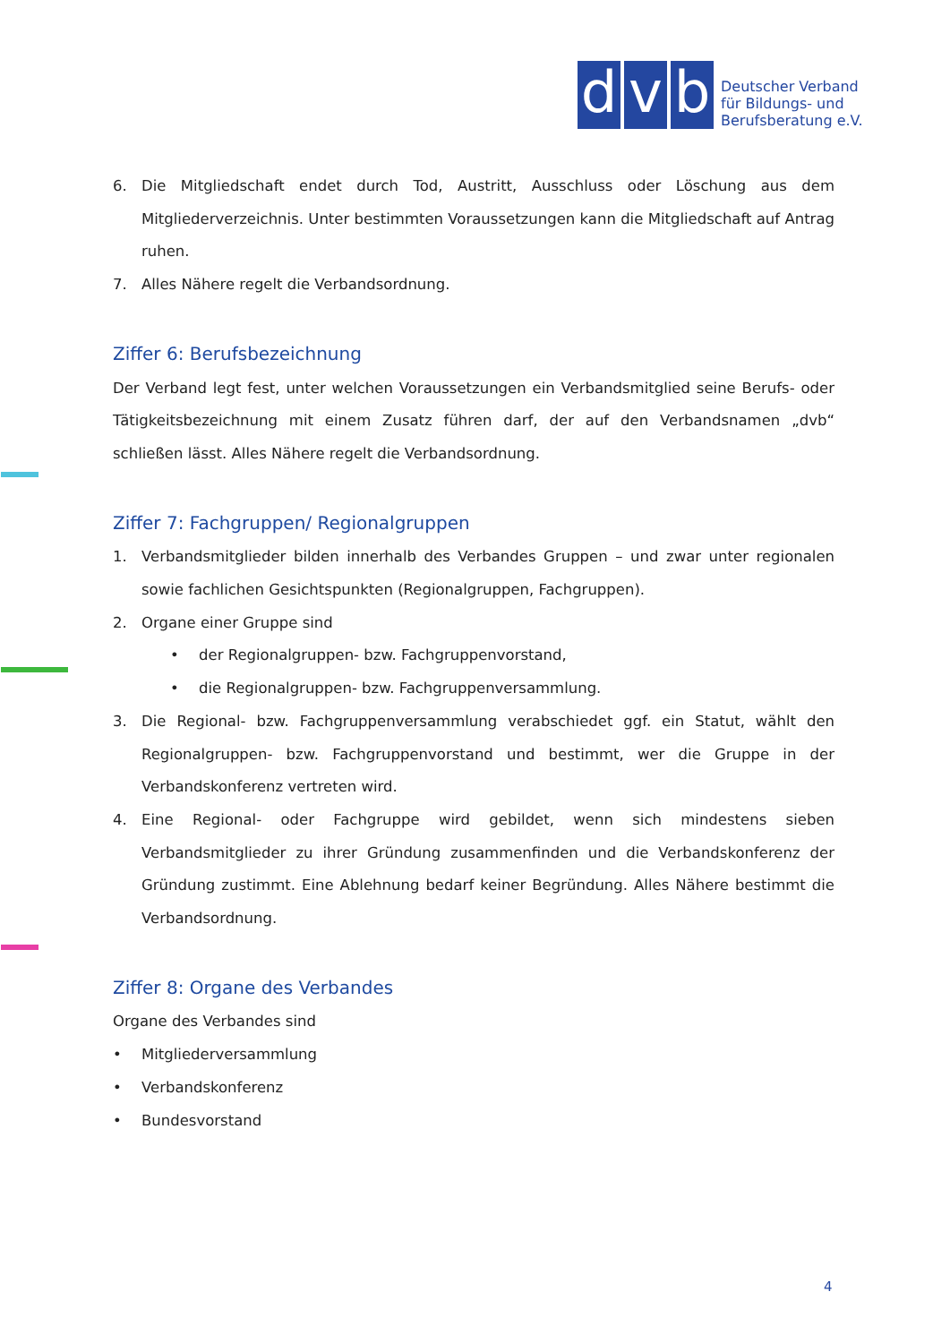d
v
b
Deutscher Verband
für Bildungs- und
Berufsberatung e.V.
6. Die Mitgliedschaft endet durch Tod, Austritt, Ausschluss oder Löschung aus dem Mitgliederverzeichnis. Unter bestimmten Voraussetzungen kann die Mitgliedschaft auf Antrag ruhen.
7. Alles Nähere regelt die Verbandsordnung.
Ziffer 6: Berufsbezeichnung
Der Verband legt fest, unter welchen Voraussetzungen ein Verbandsmitglied seine Berufs- oder Tätigkeitsbezeichnung mit einem Zusatz führen darf, der auf den Verbandsnamen „dvb“ schließen lässt. Alles Nähere regelt die Verbandsordnung.
Ziffer 7: Fachgruppen/ Regionalgruppen
1. Verbandsmitglieder bilden innerhalb des Verbandes Gruppen – und zwar unter regionalen sowie fachlichen Gesichtspunkten (Regionalgruppen, Fachgruppen).
2. Organe einer Gruppe sind
• der Regionalgruppen- bzw. Fachgruppenvorstand,
• die Regionalgruppen- bzw. Fachgruppenversammlung.
3. Die Regional- bzw. Fachgruppenversammlung verabschiedet ggf. ein Statut, wählt den Regionalgruppen- bzw. Fachgruppenvorstand und bestimmt, wer die Gruppe in der Verbandskonferenz vertreten wird.
4. Eine Regional- oder Fachgruppe wird gebildet, wenn sich mindestens sieben Verbandsmitglieder zu ihrer Gründung zusammenfinden und die Verbandskonferenz der Gründung zustimmt. Eine Ablehnung bedarf keiner Begründung. Alles Nähere bestimmt die Verbandsordnung.
Ziffer 8: Organe des Verbandes
Organe des Verbandes sind
• Mitgliederversammlung
• Verbandskonferenz
• Bundesvorstand
4